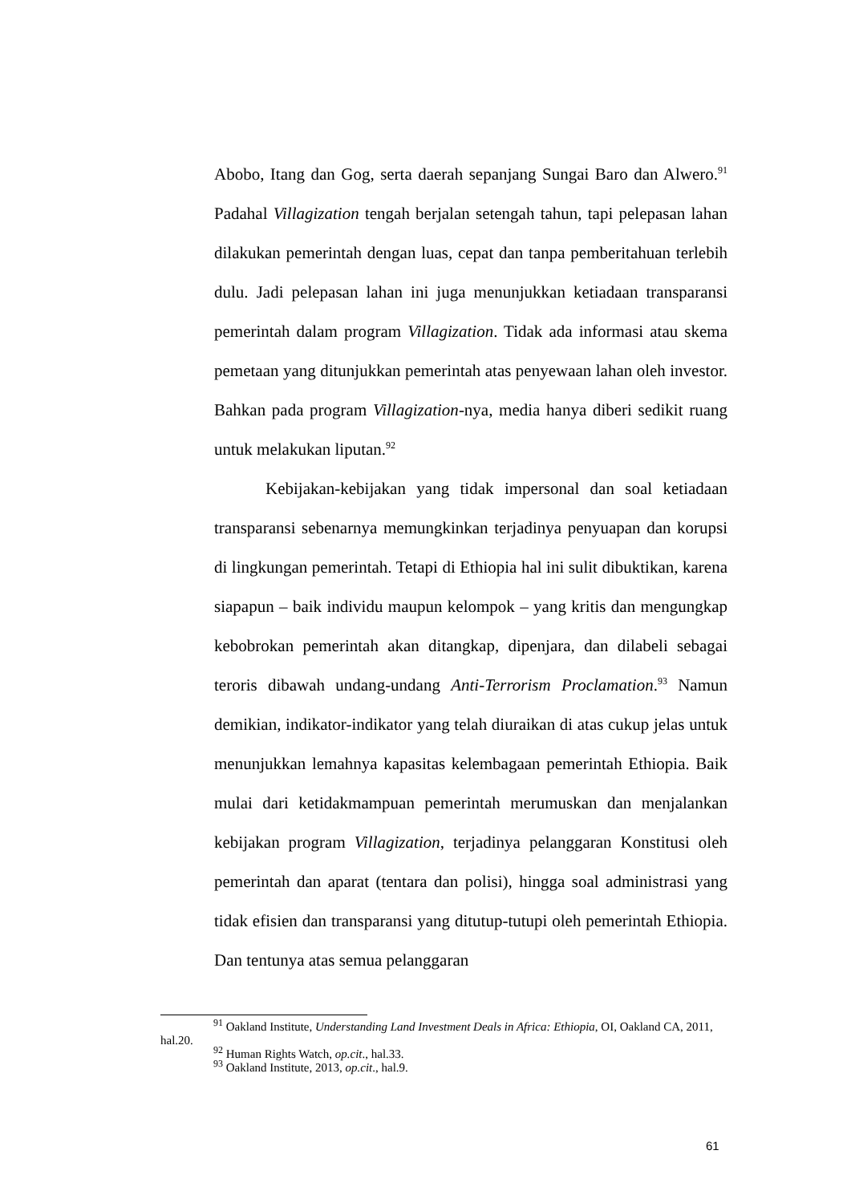Abobo, Itang dan Gog, serta daerah sepanjang Sungai Baro dan Alwero.<sup>91</sup> Padahal Villagization tengah berjalan setengah tahun, tapi pelepasan lahan dilakukan pemerintah dengan luas, cepat dan tanpa pemberitahuan terlebih dulu. Jadi pelepasan lahan ini juga menunjukkan ketiadaan transparansi pemerintah dalam program Villagization. Tidak ada informasi atau skema pemetaan yang ditunjukkan pemerintah atas penyewaan lahan oleh investor. Bahkan pada program Villagization-nya, media hanya diberi sedikit ruang untuk melakukan liputan.<sup>92</sup>
Kebijakan-kebijakan yang tidak impersonal dan soal ketiadaan transparansi sebenarnya memungkinkan terjadinya penyuapan dan korupsi di lingkungan pemerintah. Tetapi di Ethiopia hal ini sulit dibuktikan, karena siapapun – baik individu maupun kelompok – yang kritis dan mengungkap kebobrokan pemerintah akan ditangkap, dipenjara, dan dilabeli sebagai teroris dibawah undang-undang Anti-Terrorism Proclamation.<sup>93</sup> Namun demikian, indikator-indikator yang telah diuraikan di atas cukup jelas untuk menunjukkan lemahnya kapasitas kelembagaan pemerintah Ethiopia. Baik mulai dari ketidakmampuan pemerintah merumuskan dan menjalankan kebijakan program Villagization, terjadinya pelanggaran Konstitusi oleh pemerintah dan aparat (tentara dan polisi), hingga soal administrasi yang tidak efisien dan transparansi yang ditutup-tutupi oleh pemerintah Ethiopia. Dan tentunya atas semua pelanggaran
<sup>91</sup> Oakland Institute, Understanding Land Investment Deals in Africa: Ethiopia, OI, Oakland CA, 2011, hal.20.
<sup>92</sup> Human Rights Watch, op.cit., hal.33.
<sup>93</sup> Oakland Institute, 2013, op.cit., hal.9.
61